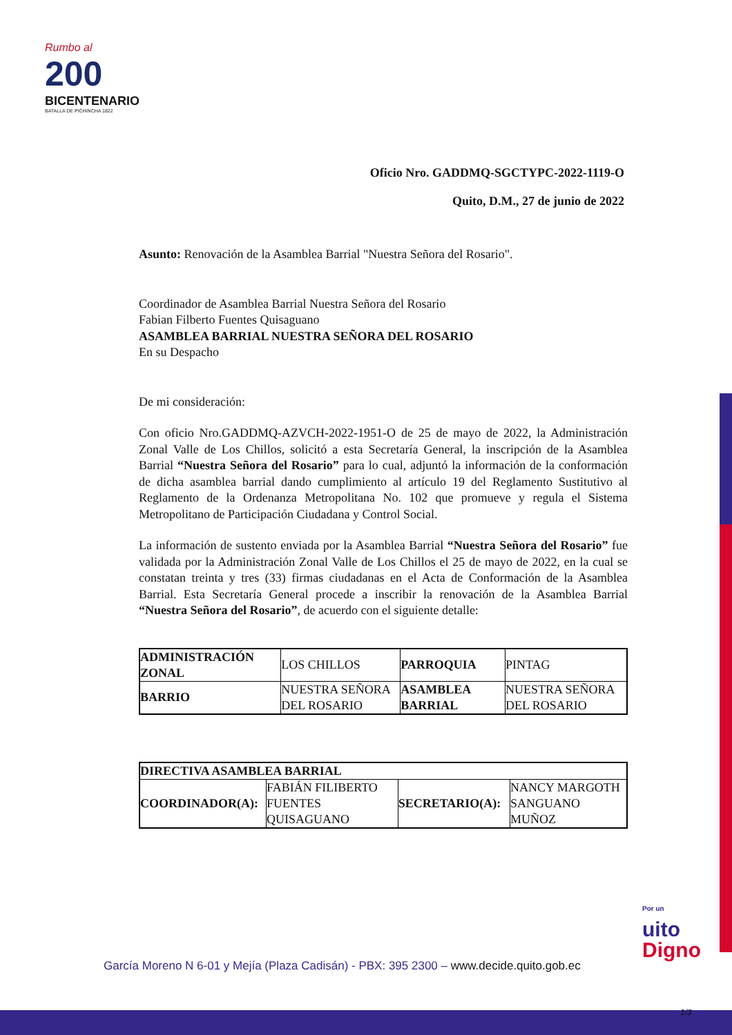Rumbo al
200
BICENTENARIO
BATALLA DE PICHINCHA 1822
Oficio Nro. GADDMQ-SGCTYPC-2022-1119-O
Quito, D.M., 27 de junio de 2022
Asunto: Renovación de la Asamblea Barrial "Nuestra Señora del Rosario".
Coordinador de Asamblea Barrial Nuestra Señora del Rosario
Fabian Filberto Fuentes Quisaguano
ASAMBLEA BARRIAL NUESTRA SEÑORA DEL ROSARIO
En su Despacho
De mi consideración:
Con oficio Nro.GADDMQ-AZVCH-2022-1951-O de 25 de mayo de 2022, la Administración Zonal Valle de Los Chillos, solicitó a esta Secretaría General, la inscripción de la Asamblea Barrial “Nuestra Señora del Rosario” para lo cual, adjuntó la información de la conformación de dicha asamblea barrial dando cumplimiento al artículo 19 del Reglamento Sustitutivo al Reglamento de la Ordenanza Metropolitana No. 102 que promueve y regula el Sistema Metropolitano de Participación Ciudadana y Control Social.
La información de sustento enviada por la Asamblea Barrial “Nuestra Señora del Rosario” fue validada por la Administración Zonal Valle de Los Chillos el 25 de mayo de 2022, en la cual se constatan treinta y tres (33) firmas ciudadanas en el Acta de Conformación de la Asamblea Barrial. Esta Secretaría General procede a inscribir la renovación de la Asamblea Barrial “Nuestra Señora del Rosario”, de acuerdo con el siguiente detalle:
| ADMINISTRACIÓN ZONAL | LOS CHILLOS | PARROQUIA | PINTAG |
| BARRIO | NUESTRA SEÑORA DEL ROSARIO | ASAMBLEA BARRIAL | NUESTRA SEÑORA DEL ROSARIO |
| DIRECTIVA ASAMBLEA BARRIAL | | | |
| --- | --- | --- | --- |
| COORDINADOR(A): | FABIÁN FILIBERTO FUENTES QUISAGUANO | SECRETARIO(A): | NANCY MARGOTH SANGUANO MUÑOZ |
Por un
uito
Digno
García Moreno N 6-01 y Mejía (Plaza Cadisán) - PBX: 395 2300 – www.decide.quito.gob.ec
1/3